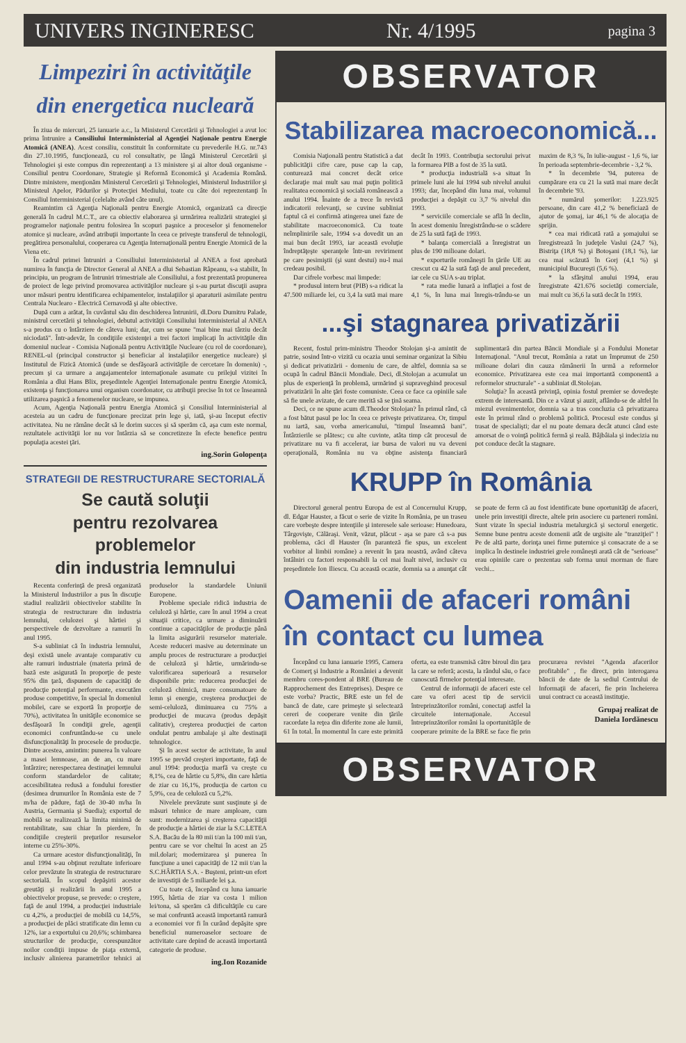UNIVERS INGINERESC Nr. 4/1995 pagina 3
Limpeziri în activităţile din energetica nucleară
În ziua de miercuri, 25 ianuarie a.c., la Ministerul Cercetării şi Tehnologiei a avut loc prima întrunire a Consiliului Interministerial al Agenţiei Naţionale pentru Energie Atomică (ANEA). Acest consiliu, constituit în conformitate cu prevederile H.G. nr.743 din 27.10.1995, funcţionează, cu rol consultativ, pe lângă Ministerul Cercetării şi Tehnologiei şi este compus din reprezentanţi a 13 ministere şi ai altor două organisme - Consiliul pentru Coordonare, Strategie şi Reformă Economică şi Academia Română. Dintre ministere, menţionăm Ministerul Cercetării şi Tehnologiei, Ministerul Industriilor şi Ministeul Apelor, Pădurilor şi Protecţiei Mediului, toate cu câte doi reprezentanţi în Consiliul Interministerial (celelalte având câte unul).
Reamintim că Agenţia Naţională pentru Energie Atomică, organizată ca direcţie generală în cadrul M.C.T., are ca obiectiv elaborarea şi urmărirea realizării strategiei şi programelor naţionale pentru folosirea în scopuri paşnice a proceselor şi fenomenelor atomice şi nucleare, având atribuţii importante în ceea ce priveşte transferul de tehnologii, pregătirea personalului, cooperarea cu Agenţia Internaţională pentru Energie Atomică de la Viena etc.
În cadrul primei întruniri a Consiliului Interministerial al ANEA a fost aprobată numirea în funcţia de Director General al ANEA a dlui Sebastian Râpeanu, s-a stabilit, în principiu, un program de întruniri trimestriale ale Consiliului, a fost prezentată propunerea de proiect de lege privind promovarea activităţilor nucleare şi s-au purtat discuţii asupra unor măsuri pentru identificarea echipamentelor, instalaţiilor şi aparaturii asimilate pentru Centrala Nuclearo - Electrică Cernavodă şi alte obiective.
După cum a arătat, în cuvântul său din deschiderea întrunirii, dl.Doru Dumitru Palade, ministrul cercetării şi tehnologiei, debutul activităţii Consiliului Interministerial al ANEA s-a produs cu o întârziere de câteva luni; dar, cum se spune "mai bine mai târziu decât niciodată". Într-adevăr, în condiţiile existenţei a trei factori implicaţi în activităţile din domeniul nuclear - Comisia Naţională pentru Activităţile Nucleare (cu rol de coordonare), RENEL-ul (principal constructor şi beneficiar al instalaţiilor energetice nucleare) şi Institutul de Fizică Atomică (unde se desfăşoară activităţile de cercetare în domeniu) -, precum şi ca urmare a angajamentelor internaţionale asumate cu prilejul vizitei în România a dlui Hans Blix, preşedintele Agenţiei Internaţionale pentru Energie Atomică, existenţa şi funcţionarea unui organism coordonator, cu atribuţii precise în tot ce înseamnă utilizarea paşnică a fenomenelor nucleare, se impunea.
Acum, Agenţia Naţională pentru Energia Atomică şi Consiliul Interministerial al acesteia au un cadru de funcţionare precizat prin lege şi, iată, şi-au început efectiv activitatea. Nu ne rămâne decât să le dorim succes şi să sperăm că, aşa cum este normal, rezultatele activităţii lor nu vor întârzia să se concretizeze în efecte benefice pentru populaţia acestei ţări.
ing.Sorin Golopenţa
STRATEGII DE RESTRUCTURARE SECTORIALĂ
Se caută soluţii
pentru rezolvarea problemelor
din industria lemnului
Recenta conferinţă de presă organizată la Ministerul Industriilor a pus în discuţie stadiul realizării obiectivelor stabilite în strategia de restructurare din industria lemnului, celulozei şi hârtiei şi perspectivele de dezvoltare a ramurii în anul 1995.
S-a subliniat că în industria lemnului, deşi există unele avantaje comparativ cu alte ramuri industriale (materia primă de bază este asigurată în proporţie de peste 95% din ţară, dispunem de capacităţi de producţie potenţial performante, executăm produse competitive, în special în domeniul mobilei, care se exportă în proporţie de 70%), activitatea în unităţile economice se desfăşoară în condiţii grele, agenţii economici confruntându-se cu unele disfuncţionalităţi în procesele de producţie. Dintre acestea, amintim: punerea în valoare a masei lemnoase, an de an, cu mare întârzire; nerespectarea destinaţiei lemnului conform standardelor de calitate; accesibilitatea redusă a fondului forestier (desimea drumurilor în România este de 7 m/ha de pădure, faţă de 30-40 m/ha în Austria, Germania şi Suedia); exportul de mobilă se realizează la limita minimă de rentabilitate, sau chiar în pierdere, în condiţiile creşterii preţurilor resurselor interne cu 25%-30%.
Ca urmare acestor disfuncţionalităţi, în anul 1994 s-au obţinut rezultate inferioare celor prevăzute în strategia de restructurare sectorială. În scopul depăşirii acestor greutăţi şi realizării în anul 1995 a obiectivelor propuse, se prevede: o creştere, faţă de anul 1994, a producţiei industriale cu 4,2%, a producţiei de mobilă cu 14,5%, a producţiei de plăci stratificate din lemn cu 12%, iar a exportului cu 20,6%; schimbarea structurilor de producţie, corespunzător noilor condiţii impuse de piaţa externă, inclusiv alinierea parametrilor tehnici ai produselor la standardele Uniunii Europene.
Probleme speciale ridică industria de celuloză şi hârtie, care în anul 1994 a creat situaţii critice, ca urmare a diminuării continue a capacităţilor de producţie până la limita asigurării resurselor materiale. Aceste reduceri masive au determinate un amplu proces de restructurare a producţiei de celuloză şi hârtie, urmărindu-se valorificarea superioară a resurselor disponibile prin: reducerea producţiei de celuloză chimică, mare consumatoare de lemn şi energie, creşterea producţiei de semi-celuloză, diminuarea cu 75% a producţiei de mucava (produs depăşit calitativ), creşterea producţiei de carton ondulat pentru ambalaje şi alte destinaţii tehnologice.
Şi în acest sector de activitate, în anul 1995 se prevăd creşteri importante, faţă de anul 1994: producţia marfă va creşte cu 8,1%, cea de hârtie cu 5,8%, din care hârtia de ziar cu 16,1%, producţia de carton cu 5,9%, cea de celuloză cu 5,2%.
Nivelele prevăzute sunt susţinute şi de măsuri tehnice de mare amploare, cum sunt: modernizarea şi creşterea capacităţii de producţie a hârtiei de ziar la S.C.LETEA S.A. Bacău de la 80 mii t/an la 100 mii t/an, pentru care se vor cheltui în acest an 25 mil.dolari; modernizarea şi punerea în funcţiune a unei capacităţi de 12 mii t/an la S.C.HÂRTIA S.A. - Buşteni, printr-un efort de investiţii de 5 miliarde lei ş.a.
Cu toate că, începând cu luna ianuarie 1995, hârtia de ziar va costa 1 milion lei/tona, să sperăm că dificultăţile cu care se mai confruntă această importantă ramură a economiei vor fi în curând depăşite spre beneficiul numeroaselor sectoare de activitate care depind de această importantă categorie de produse.
ing.Ion Rozanide
OBSERVATOR
Stabilizarea macroeconomică...
Comisia Naţională pentru Statistică a dat publicităţii cifre care, puse cap la cap, conturează mai concret decât orice declaraţie mai mult sau mai puţin politică realitatea economică şi socială românească a anului 1994. Înainte de a trece în revistă indicatorii relevanţi, se cuvine subliniat faptul că ei confirmă atingerea unei faze de stabilitate macroeconomică. Cu toate neîmplinirile sale, 1994 s-a dovedit un an mai bun decât 1993, iar această evoluţie îndreptăţeşte speranţele într-un reviriment pe care pesimiştii (şi sunt destui) nu-l mai credeau posibil.
Dar cifrele vorbesc mai limpede:
* produsul intern brut (PIB) s-a ridicat la 47.500 miliarde lei, cu 3,4 la sută mai mare decât în 1993. Contribuţia sectorului privat la formarea PIB a fost de 35 la sută.
* producţia industrială s-a situat în primele luni ale lui 1994 sub nivelul anului 1993; dar, începând din luna mai, volumul producţiei a depăşit cu 3,7 % nivelul din 1993.
* serviciile comerciale se află în declin, în acest domeniu înregistrându-se o scădere de 25 la sută faţă de 1993.
* balanţa comercială a înregistrat un plus de 190 milioane dolari.
* exporturile româneşti în ţările UE au crescut cu 42 la sută faţă de anul precedent, iar cele cu SUA s-au triplat.
* rata medie lunară a inflaţiei a fost de 4,1 %, în luna mai înregis-trându-se un maxim de 8,3 %, în iulie-august - 1,6 %, iar în perioada septembrie-decembrie - 3,2 %.
* în decembrie '94, puterea de cumpărare era cu 21 la sută mai mare decât în decembrie '93.
* numărul şomerilor: 1.223.925 persoane, din care 41,2 % beneficiază de ajutor de şomaj, iar 46,1 % de alocaţia de sprijin.
* cea mai ridicată rată a şomajului se înregistrează în judeţele Vaslui (24,7 %), Bistriţa (18,8 %) şi Botoşani (18,1 %), iar cea mai scăzută în Gorj (4,1 %) şi municipiul Bucureşti (5,6 %).
* la sfârşitul anului 1994, erau înregistrate 421.676 societăţi comerciale, mai mult cu 36,6 la sută decât în 1993.
...şi stagnarea privatizării
Recent, fostul prim-ministru Theodor Stolojan şi-a amintit de patrie, sosind într-o vizită cu ocazia unui seminar organizat la Sibiu şi dedicat privatizării - domeniu de care, de altfel, domnia sa se ocupă în cadrul Băncii Mondiale. Deci, dl.Stolojan a acumulat un plus de experienţă în problemă, urmărind şi supraveghind procesul privatizării în alte ţări foste comuniste. Ceea ce face ca opiniile sale să fie unele avizate, de care merită să se ţină seama.
Deci, ce ne spune acum dl.Theodor Stolojan? În primul rând, că a fost bătut pasul pe loc în ceea ce priveşte privatizarea. Or, timpul nu iartă, sau, vorba americanului, "timpul înseamnă bani". Întârzierile se plătesc; cu alte cuvinte, atâta timp cât procesul de privatizare nu va fi accelerat, iar bursa de valori nu va deveni operaţională, România nu va obţine asistenţa financiară suplimentară din partea Băncii Mondiale şi a Fondului Monetar Internaţional. "Anul trecut, România a ratat un împrumut de 250 milioane dolari din cauza rămânerii în urmă a reformelor economice. Privatizarea este cea mai importantă componentă a reformelor structurale" - a subliniat dl.Stolojan.
Soluţia? În această privinţă, opinia fostul premier se dovedeşte extrem de interesantă. Din ce a văzut şi auzit, aflându-se de altfel în miezul evenimentelor, domnia sa a tras concluzia că privatizarea este în primul rând o problemă politică. Procesul este condus şi trasat de specialişti; dar el nu poate demara decât atunci când este amorsat de o voinţă politică fermă şi reală. Bâjbâiala şi indecizia nu pot conduce decât la stagnare.
KRUPP în România
Directorul general pentru Europa de est al Concernului Krupp, dl. Edgar Hauster, a făcut o serie de vizite în România, pe un traseu care vorbeşte despre intenţiile şi interesele sale serioase: Hunedoara, Târgovişte, Călăraşi. Venit, văzut, plăcut - aşa se pare că s-a pus problema, căci dl Hauster (în paranteză fie spus, un excelent vorbitor al limbii române) a revenit în ţara noastră, având câteva întâlniri cu factori responsabili la cel mai înalt nivel, inclusiv cu preşedintele Ion Iliescu. Cu această ocazie, domnia sa a anunţat cât se poate de ferm că au fost identificate bune oportunităţi de afaceri, unele prin investiţii directe, altele prin asociere cu parteneri români. Sunt vizate în special industria metalurgică şi sectorul energetic. Semne bune pentru aceste domenii atât de urgisite ale "tranziţiei" ! Pe de altă parte, dorinţa unei firme puternice şi consacrate de a se implica în destinele industriei grele româneşti arată cât de "serioase" erau opiniile care o prezentau sub forma unui morman de fiare vechi...
Oamenii de afaceri români
în contact cu lumea
Începând cu luna ianuarie 1995, Camera de Comerţ şi Industrie a României a devenit membru cores-pondent al BRE (Bureau de Rapprochement des Entreprises). Despre ce este vorba? Practic, BRE este un fel de bancă de date, care primeşte şi selectează cereri de cooperare venite din ţările racordate la reţea din diferite zone ale lumii, 61 în total. În momentul în care este primită oferta, ea este transmisă către biroul din ţara la care se referă; acesta, la rândul său, o face cunoscută firmelor potenţial interesate.
Centrul de informaţii de afaceri este cel care va oferi acest tip de servicii întreprinzătorilor români, conectaţi astfel la circuitele internaţionale. Accesul întreprinzătorilor români la oportunităţile de cooperare primite de la BRE se face fie prin procurarea revistei "Agenda afacerilor profitabile" , fie direct, prin interogarea băncii de date de la sediul Centrului de Informaţii de afaceri, fie prin încheierea unui contract cu această instituţie.
Grupaj realizat de
Daniela Iordănescu
OBSERVATOR